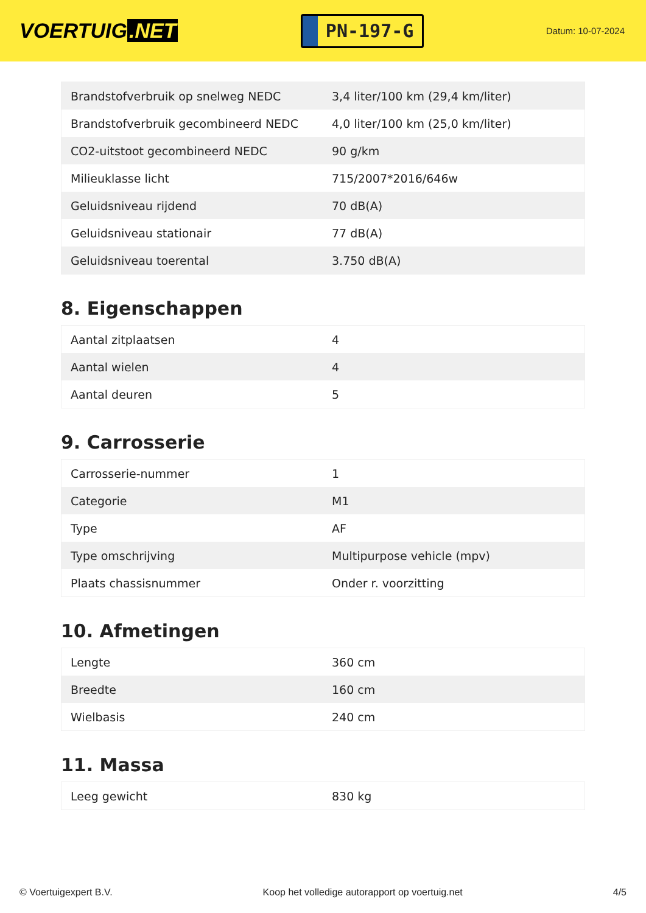VOERTUIG.NET
PN-197-G
Datum: 10-07-2024
| Brandstofverbruik op snelweg NEDC | 3,4 liter/100 km (29,4 km/liter) |
| Brandstofverbruik gecombineerd NEDC | 4,0 liter/100 km (25,0 km/liter) |
| CO2-uitstoot gecombineerd NEDC | 90 g/km |
| Milieuklasse licht | 715/2007*2016/646w |
| Geluidsniveau rijdend | 70 dB(A) |
| Geluidsniveau stationair | 77 dB(A) |
| Geluidsniveau toerental | 3.750 dB(A) |
8. Eigenschappen
| Aantal zitplaatsen | 4 |
| Aantal wielen | 4 |
| Aantal deuren | 5 |
9. Carrosserie
| Carrosserie-nummer | 1 |
| Categorie | M1 |
| Type | AF |
| Type omschrijving | Multipurpose vehicle (mpv) |
| Plaats chassisnummer | Onder r. voorzitting |
10. Afmetingen
| Lengte | 360 cm |
| Breedte | 160 cm |
| Wielbasis | 240 cm |
11. Massa
| Leeg gewicht | 830 kg |
© Voertuigexpert B.V. Koop het volledige autorapport op voertuig.net 4/5